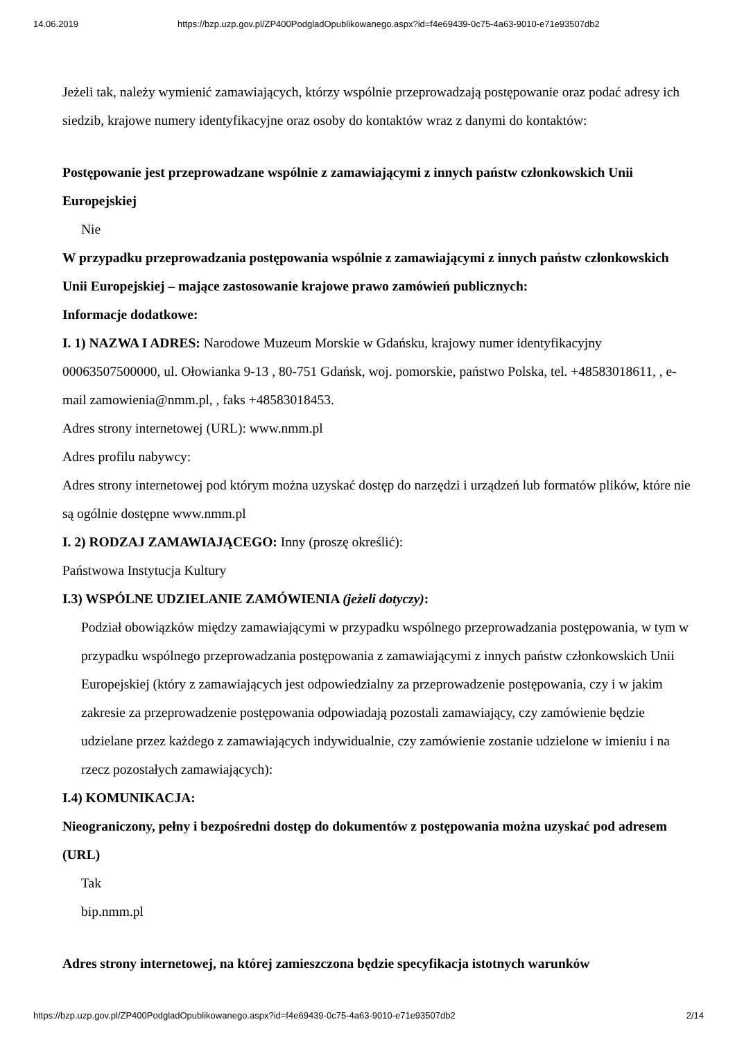14.06.2019 https://bzp.uzp.gov.pl/ZP400PodgladOpublikowanego.aspx?id=f4e69439-0c75-4a63-9010-e71e93507db2
Jeżeli tak, należy wymienić zamawiających, którzy wspólnie przeprowadzają postępowanie oraz podać adresy ich siedzib, krajowe numery identyfikacyjne oraz osoby do kontaktów wraz z danymi do kontaktów:
Postępowanie jest przeprowadzane wspólnie z zamawiającymi z innych państw członkowskich Unii Europejskiej
Nie
W przypadku przeprowadzania postępowania wspólnie z zamawiającymi z innych państw członkowskich Unii Europejskiej – mające zastosowanie krajowe prawo zamówień publicznych:
Informacje dodatkowe:
I. 1) NAZWA I ADRES: Narodowe Muzeum Morskie w Gdańsku, krajowy numer identyfikacyjny 00063507500000, ul. Ołowianka 9-13 , 80-751 Gdańsk, woj. pomorskie, państwo Polska, tel. +48583018611, , e-mail zamowienia@nmm.pl, , faks +48583018453.
Adres strony internetowej (URL): www.nmm.pl
Adres profilu nabywcy:
Adres strony internetowej pod którym można uzyskać dostęp do narzędzi i urządzeń lub formatów plików, które nie są ogólnie dostępne www.nmm.pl
I. 2) RODZAJ ZAMAWIAJĄCEGO: Inny (proszę określić):
Państwowa Instytucja Kultury
I.3) WSPÓLNE UDZIELANIE ZAMÓWIENIA (jeżeli dotyczy):
Podział obowiązków między zamawiającymi w przypadku wspólnego przeprowadzania postępowania, w tym w przypadku wspólnego przeprowadzania postępowania z zamawiającymi z innych państw członkowskich Unii Europejskiej (który z zamawiających jest odpowiedzialny za przeprowadzenie postępowania, czy i w jakim zakresie za przeprowadzenie postępowania odpowiadają pozostali zamawiający, czy zamówienie będzie udzielane przez każdego z zamawiających indywidualnie, czy zamówienie zostanie udzielone w imieniu i na rzecz pozostałych zamawiających):
I.4) KOMUNIKACJA:
Nieograniczony, pełny i bezpośredni dostęp do dokumentów z postępowania można uzyskać pod adresem (URL)
Tak
bip.nmm.pl
Adres strony internetowej, na której zamieszczona będzie specyfikacja istotnych warunków
https://bzp.uzp.gov.pl/ZP400PodgladOpublikowanego.aspx?id=f4e69439-0c75-4a63-9010-e71e93507db2 2/14